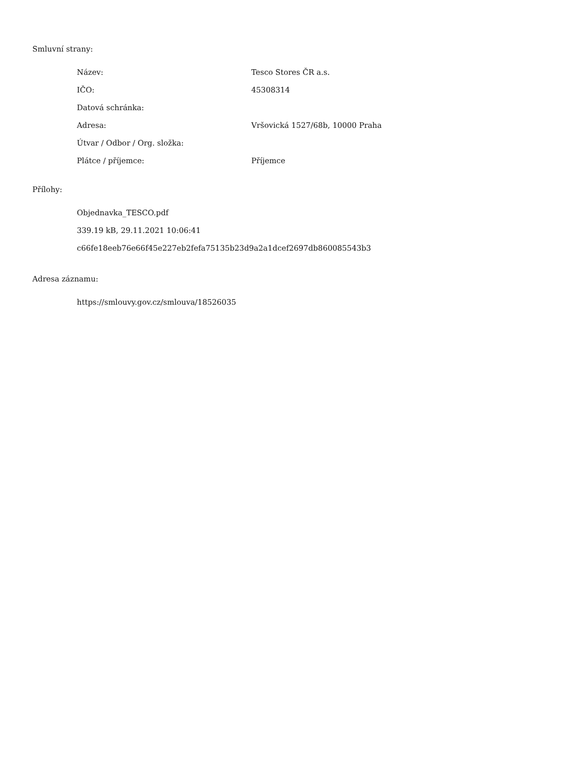Smluvní strany:
| Název: | Tesco Stores ČR a.s. |
| IČO: | 45308314 |
| Datová schránka: | |
| Adresa: | Vršovická 1527/68b, 10000 Praha |
| Útvar / Odbor / Org. složka: | |
| Plátce / příjemce: | Příjemce |
Přílohy:
Objednavka_TESCO.pdf
339.19 kB, 29.11.2021 10:06:41
c66fe18eeb76e66f45e227eb2fefa75135b23d9a2a1dcef2697db860085543b3
Adresa záznamu:
https://smlouvy.gov.cz/smlouva/18526035